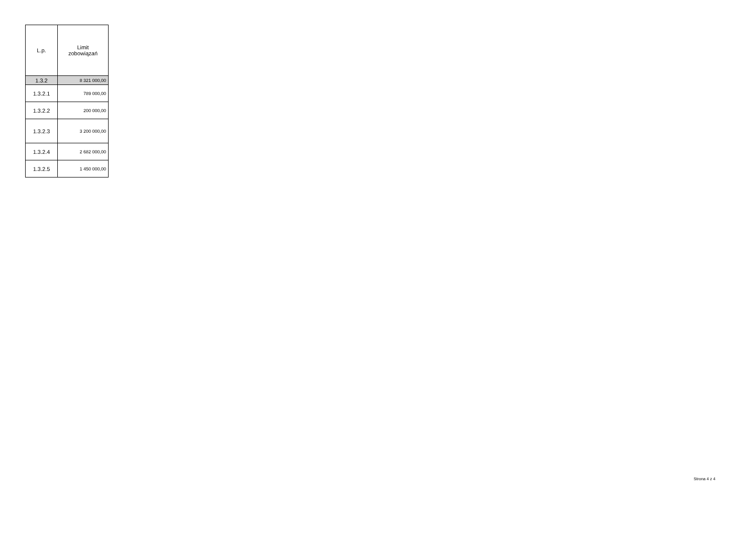| L.p. | Limit zobowiązań |
| --- | --- |
| 1.3.2 | 8 321 000,00 |
| 1.3.2.1 | 789 000,00 |
| 1.3.2.2 | 200 000,00 |
| 1.3.2.3 | 3 200 000,00 |
| 1.3.2.4 | 2 682 000,00 |
| 1.3.2.5 | 1 450 000,00 |
Strona 4 z 4